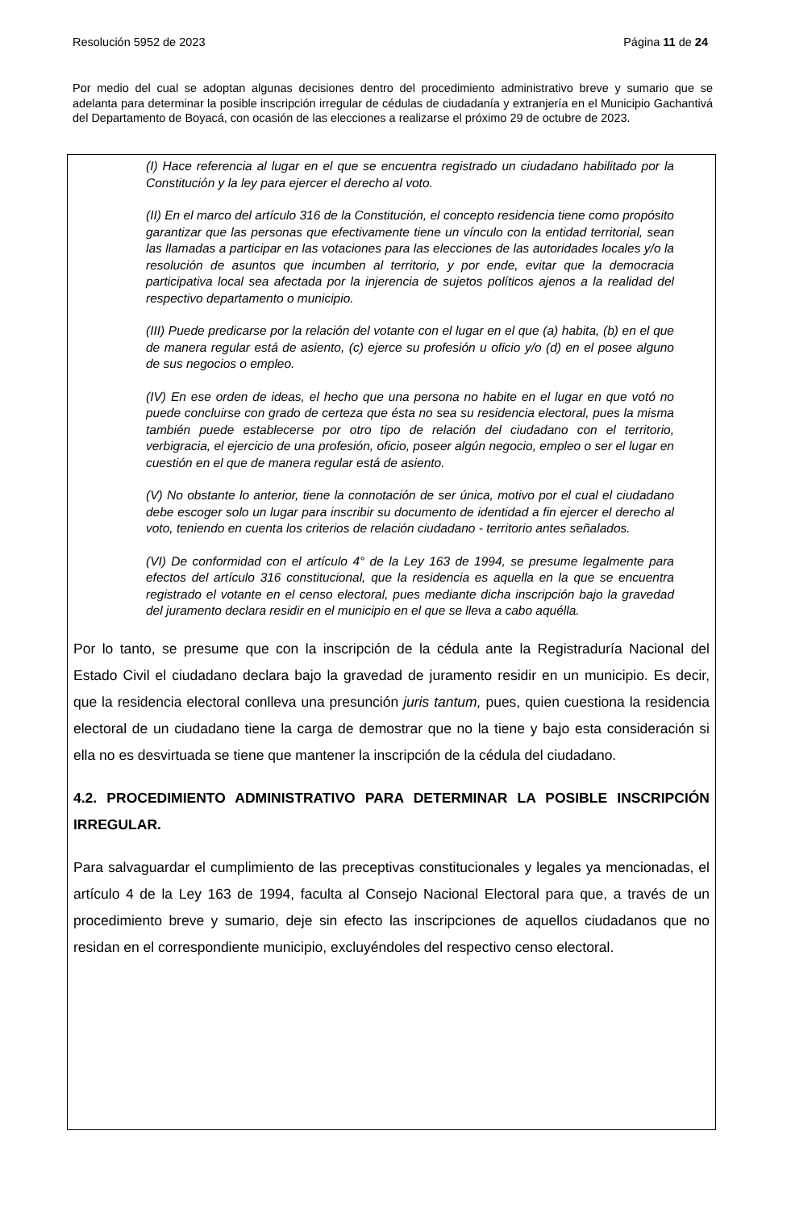Resolución 5952 de 2023 Página 11 de 24
Por medio del cual se adoptan algunas decisiones dentro del procedimiento administrativo breve y sumario que se adelanta para determinar la posible inscripción irregular de cédulas de ciudadanía y extranjería en el Municipio Gachantivá del Departamento de Boyacá, con ocasión de las elecciones a realizarse el próximo 29 de octubre de 2023.
(I) Hace referencia al lugar en el que se encuentra registrado un ciudadano habilitado por la Constitución y la ley para ejercer el derecho al voto.
(II) En el marco del artículo 316 de la Constitución, el concepto residencia tiene como propósito garantizar que las personas que efectivamente tiene un vínculo con la entidad territorial, sean las llamadas a participar en las votaciones para las elecciones de las autoridades locales y/o la resolución de asuntos que incumben al territorio, y por ende, evitar que la democracia participativa local sea afectada por la injerencia de sujetos políticos ajenos a la realidad del respectivo departamento o municipio.
(III) Puede predicarse por la relación del votante con el lugar en el que (a) habita, (b) en el que de manera regular está de asiento, (c) ejerce su profesión u oficio y/o (d) en el posee alguno de sus negocios o empleo.
(IV) En ese orden de ideas, el hecho que una persona no habite en el lugar en que votó no puede concluirse con grado de certeza que ésta no sea su residencia electoral, pues la misma también puede establecerse por otro tipo de relación del ciudadano con el territorio, verbigracia, el ejercicio de una profesión, oficio, poseer algún negocio, empleo o ser el lugar en cuestión en el que de manera regular está de asiento.
(V) No obstante lo anterior, tiene la connotación de ser única, motivo por el cual el ciudadano debe escoger solo un lugar para inscribir su documento de identidad a fin ejercer el derecho al voto, teniendo en cuenta los criterios de relación ciudadano - territorio antes señalados.
(VI) De conformidad con el artículo 4° de la Ley 163 de 1994, se presume legalmente para efectos del artículo 316 constitucional, que la residencia es aquella en la que se encuentra registrado el votante en el censo electoral, pues mediante dicha inscripción bajo la gravedad del juramento declara residir en el municipio en el que se lleva a cabo aquélla.
Por lo tanto, se presume que con la inscripción de la cédula ante la Registraduría Nacional del Estado Civil el ciudadano declara bajo la gravedad de juramento residir en un municipio. Es decir, que la residencia electoral conlleva una presunción juris tantum, pues, quien cuestiona la residencia electoral de un ciudadano tiene la carga de demostrar que no la tiene y bajo esta consideración si ella no es desvirtuada se tiene que mantener la inscripción de la cédula del ciudadano.
4.2. PROCEDIMIENTO ADMINISTRATIVO PARA DETERMINAR LA POSIBLE INSCRIPCIÓN IRREGULAR.
Para salvaguardar el cumplimiento de las preceptivas constitucionales y legales ya mencionadas, el artículo 4 de la Ley 163 de 1994, faculta al Consejo Nacional Electoral para que, a través de un procedimiento breve y sumario, deje sin efecto las inscripciones de aquellos ciudadanos que no residan en el correspondiente municipio, excluyéndoles del respectivo censo electoral.